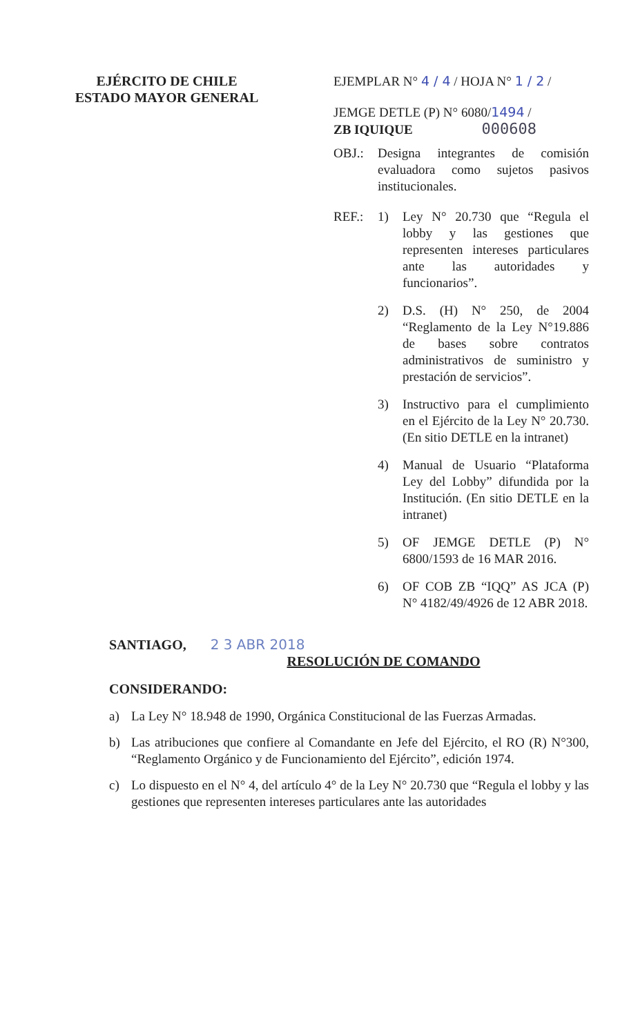EJÉRCITO DE CHILE
ESTADO MAYOR GENERAL
EJEMPLAR N° 4 / 4 / HOJA N° 1 / 2 /
JEMGE DETLE (P) N° 6080/1494 /
ZB IQUIQUE 000608
OBJ.: Designa integrantes de comisión evaluadora como sujetos pasivos institucionales.
REF.: 1) Ley N° 20.730 que “Regula el lobby y las gestiones que representen intereses particulares ante las autoridades y funcionarios”.
2) D.S. (H) N° 250, de 2004 “Reglamento de la Ley N°19.886 de bases sobre contratos administrativos de suministro y prestación de servicios”.
3) Instructivo para el cumplimiento en el Ejército de la Ley N° 20.730. (En sitio DETLE en la intranet)
4) Manual de Usuario “Plataforma Ley del Lobby” difundida por la Institución. (En sitio DETLE en la intranet)
5) OF JEMGE DETLE (P) N° 6800/1593 de 16 MAR 2016.
6) OF COB ZB “IQQ” AS JCA (P) N° 4182/49/4926 de 12 ABR 2018.
SANTIAGO, 2 3 ABR 2018
RESOLUCIÓN DE COMANDO
CONSIDERANDO:
a) La Ley N° 18.948 de 1990, Orgánica Constitucional de las Fuerzas Armadas.
b) Las atribuciones que confiere al Comandante en Jefe del Ejército, el RO (R) N°300, “Reglamento Orgánico y de Funcionamiento del Ejército”, edición 1974.
c) Lo dispuesto en el N° 4, del artículo 4° de la Ley N° 20.730 que “Regula el lobby y las gestiones que representen intereses particulares ante las autoridades